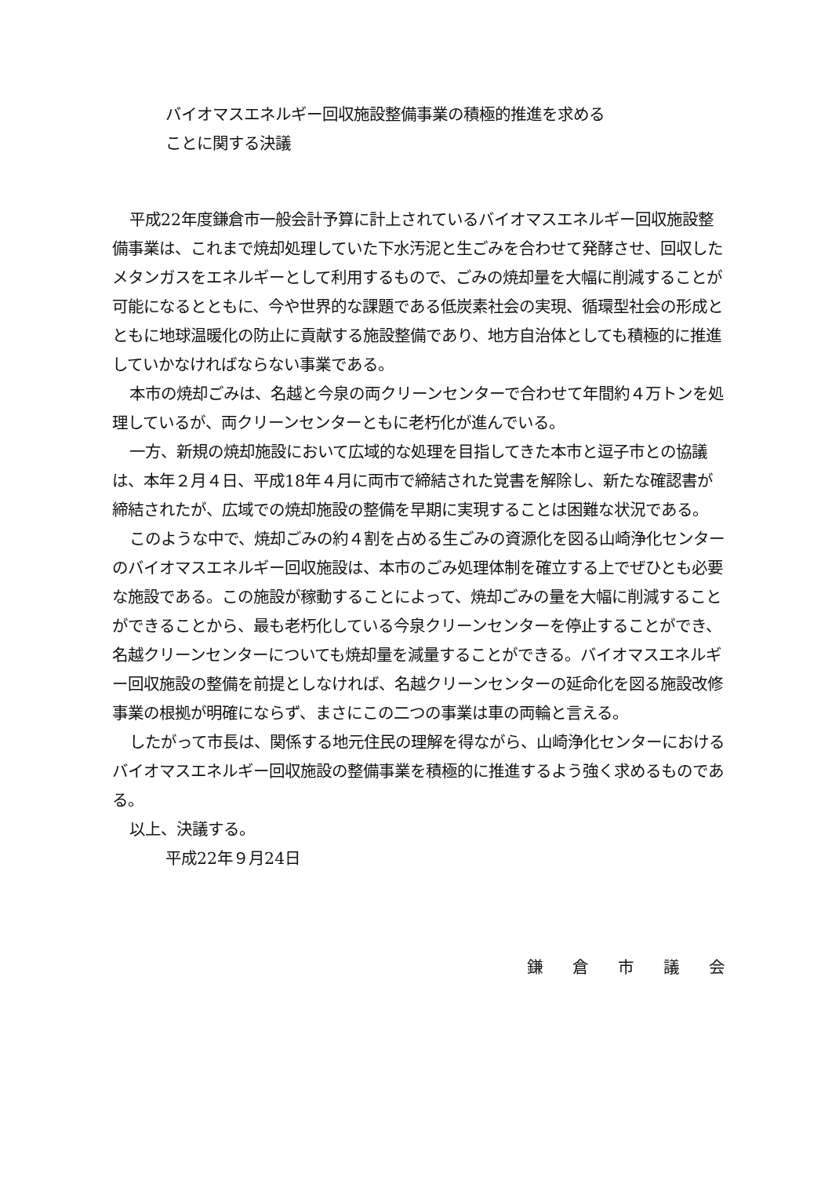バイオマスエネルギー回収施設整備事業の積極的推進を求める
ことに関する決議
平成22年度鎌倉市一般会計予算に計上されているバイオマスエネルギー回収施設整備事業は、これまで焼却処理していた下水汚泥と生ごみを合わせて発酵させ、回収したメタンガスをエネルギーとして利用するもので、ごみの焼却量を大幅に削減することが可能になるとともに、今や世界的な課題である低炭素社会の実現、循環型社会の形成とともに地球温暖化の防止に貢献する施設整備であり、地方自治体としても積極的に推進していかなければならない事業である。
本市の焼却ごみは、名越と今泉の両クリーンセンターで合わせて年間約４万トンを処理しているが、両クリーンセンターともに老朽化が進んでいる。
一方、新規の焼却施設において広域的な処理を目指してきた本市と逗子市との協議は、本年２月４日、平成18年４月に両市で締結された覚書を解除し、新たな確認書が締結されたが、広域での焼却施設の整備を早期に実現することは困難な状況である。
このような中で、焼却ごみの約４割を占める生ごみの資源化を図る山崎浄化センターのバイオマスエネルギー回収施設は、本市のごみ処理体制を確立する上でぜひとも必要な施設である。この施設が稼動することによって、焼却ごみの量を大幅に削減することができることから、最も老朽化している今泉クリーンセンターを停止することができ、名越クリーンセンターについても焼却量を減量することができる。バイオマスエネルギー回収施設の整備を前提としなければ、名越クリーンセンターの延命化を図る施設改修事業の根拠が明確にならず、まさにこの二つの事業は車の両輪と言える。
したがって市長は、関係する地元住民の理解を得ながら、山崎浄化センターにおけるバイオマスエネルギー回収施設の整備事業を積極的に推進するよう強く求めるものである。
以上、決議する。
平成22年９月24日
鎌倉市議会